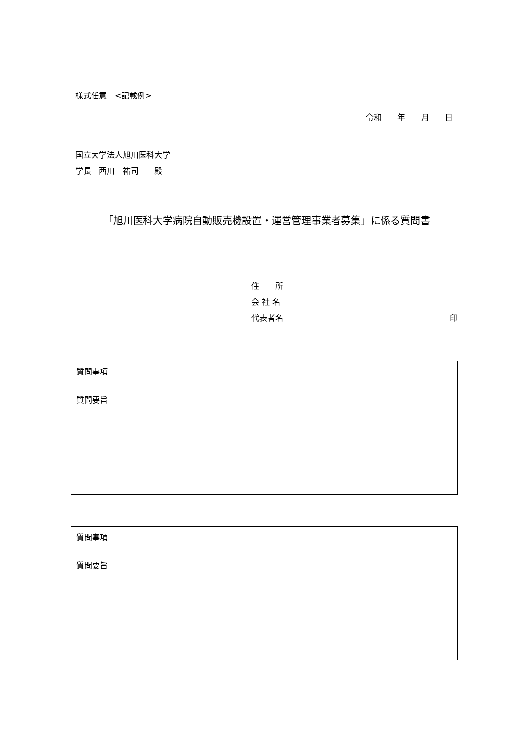様式任意　<記載例>
令和　　年　　月　　日
国立大学法人旭川医科大学
学長　西川　祐司　　殿
「旭川医科大学病院自動販売機設置・運営管理事業者募集」に係る質問書
住　　所
会 社 名
代表者名 印
| 質問事項 | |
| 質問要旨 | |
| 質問事項 | |
| 質問要旨 | |